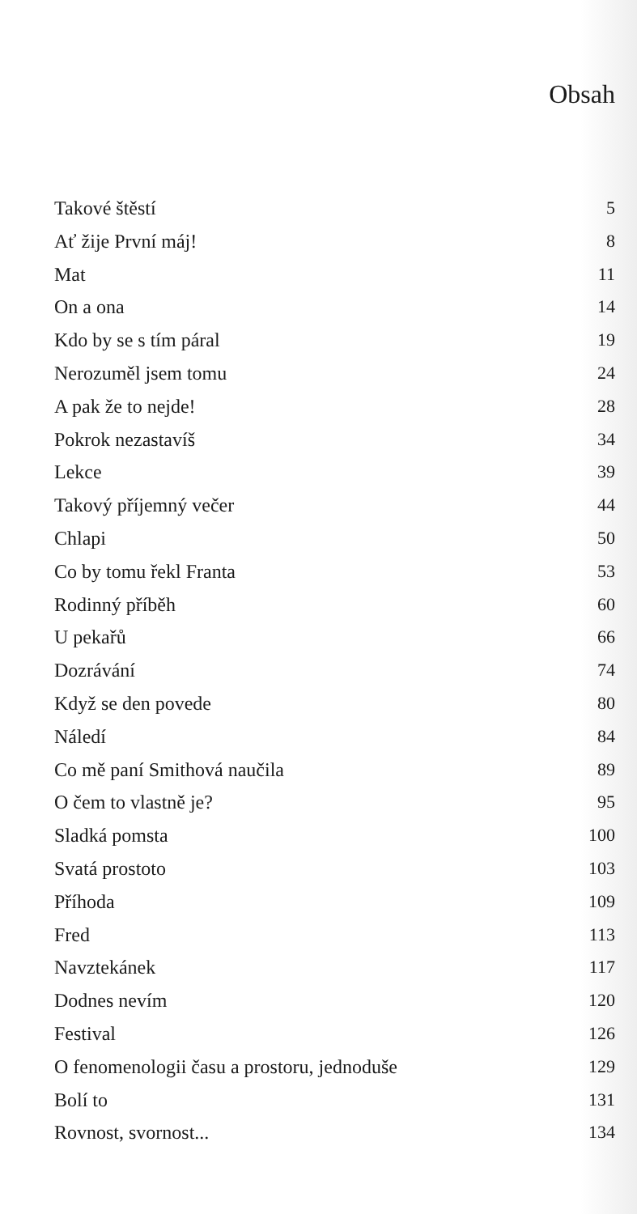Obsah
Takové štěstí 5
Ať žije První máj! 8
Mat 11
On a ona 14
Kdo by se s tím páral 19
Nerozuměl jsem tomu 24
A pak že to nejde! 28
Pokrok nezastavíš 34
Lekce 39
Takový příjemný večer 44
Chlapi 50
Co by tomu řekl Franta 53
Rodinný příběh 60
U pekařů 66
Dozrávání 74
Když se den povede 80
Náledí 84
Co mě paní Smithová naučila 89
O čem to vlastně je? 95
Sladká pomsta 100
Svatá prostoto 103
Příhoda 109
Fred 113
Navztekánek 117
Dodnes nevím 120
Festival 126
O fenomenologii času a prostoru, jednoduše 129
Bolí to 131
Rovnost, svornost... 134